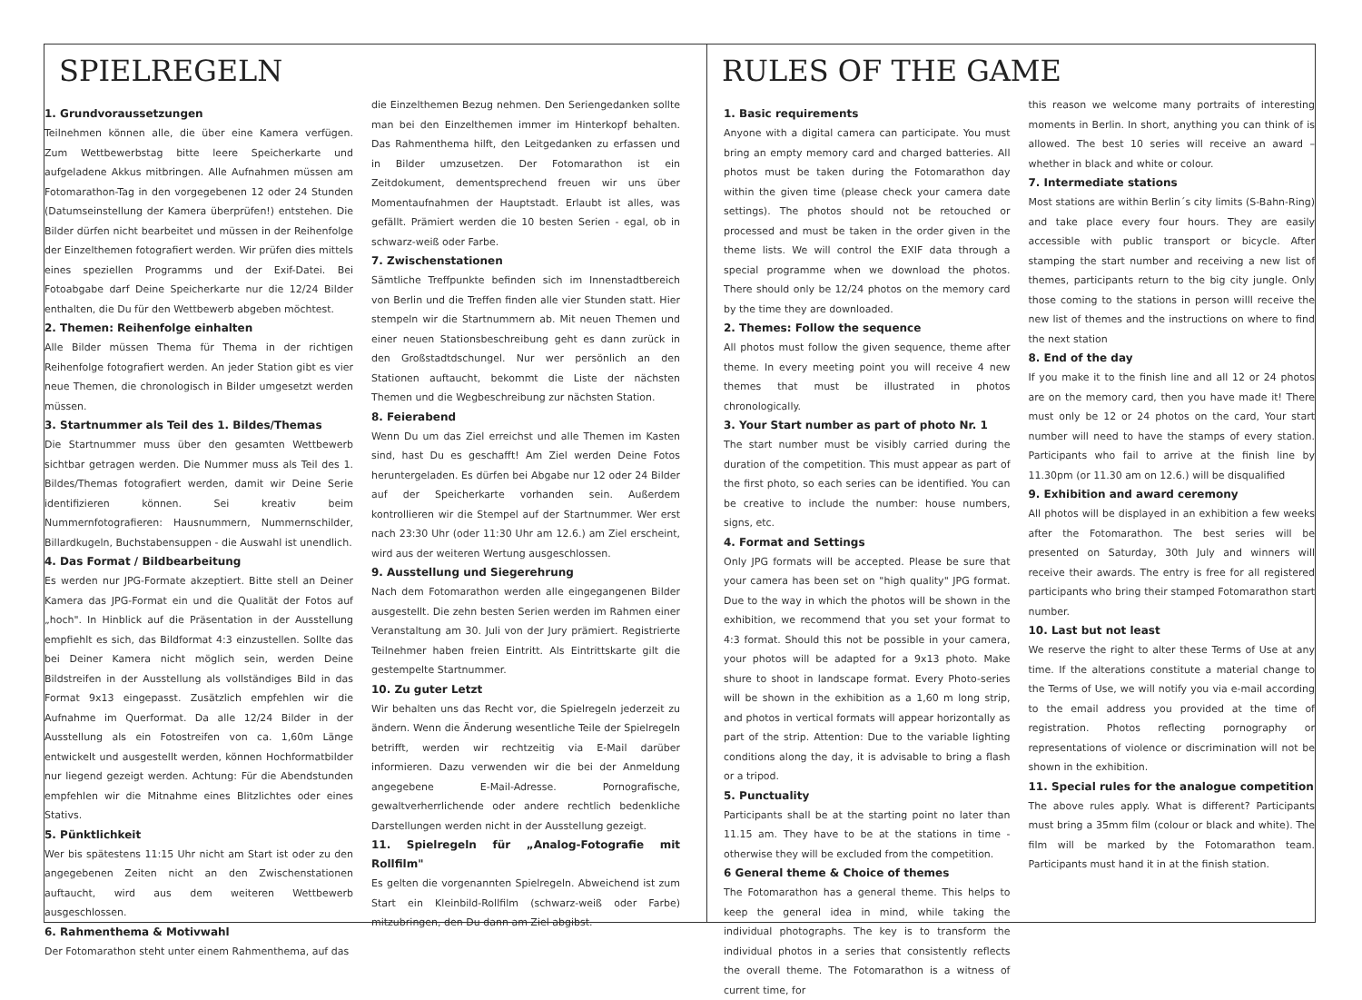SPIELREGELN
1. Grundvoraussetzungen
Teilnehmen können alle, die über eine Kamera verfügen. Zum Wettbewerbstag bitte leere Speicherkarte und aufgeladene Akkus mitbringen. Alle Aufnahmen müssen am Fotomarathon-Tag in den vorgegebenen 12 oder 24 Stunden (Datumseinstellung der Kamera überprüfen!) entstehen. Die Bilder dürfen nicht bearbeitet und müssen in der Reihenfolge der Einzelthemen fotografiert werden. Wir prüfen dies mittels eines speziellen Programms und der Exif-Datei. Bei Fotoabgabe darf Deine Speicherkarte nur die 12/24 Bilder enthalten, die Du für den Wettbewerb abgeben möchtest.
2. Themen: Reihenfolge einhalten
Alle Bilder müssen Thema für Thema in der richtigen Reihenfolge fotografiert werden. An jeder Station gibt es vier neue Themen, die chronologisch in Bilder umgesetzt werden müssen.
3. Startnummer als Teil des 1. Bildes/Themas
Die Startnummer muss über den gesamten Wettbewerb sichtbar getragen werden. Die Nummer muss als Teil des 1. Bildes/Themas fotografiert werden, damit wir Deine Serie identifizieren können. Sei kreativ beim Nummernfotografieren: Hausnummern, Nummernschilder, Billardkugeln, Buchstabensuppen - die Auswahl ist unendlich.
4. Das Format / Bildbearbeitung
Es werden nur JPG-Formate akzeptiert. Bitte stell an Deiner Kamera das JPG-Format ein und die Qualität der Fotos auf „hoch". In Hinblick auf die Präsentation in der Ausstellung empfiehlt es sich, das Bildformat 4:3 einzustellen. Sollte das bei Deiner Kamera nicht möglich sein, werden Deine Bildstreifen in der Ausstellung als vollständiges Bild in das Format 9x13 eingepasst. Zusätzlich empfehlen wir die Aufnahme im Querformat. Da alle 12/24 Bilder in der Ausstellung als ein Fotostreifen von ca. 1,60m Länge entwickelt und ausgestellt werden, können Hochformatbilder nur liegend gezeigt werden. Achtung: Für die Abendstunden empfehlen wir die Mitnahme eines Blitzlichtes oder eines Stativs.
5. Pünktlichkeit
Wer bis spätestens 11:15 Uhr nicht am Start ist oder zu den angegebenen Zeiten nicht an den Zwischenstationen auftaucht, wird aus dem weiteren Wettbewerb ausgeschlossen.
6. Rahmenthema & Motivwahl
Der Fotomarathon steht unter einem Rahmenthema, auf das
die Einzelthemen Bezug nehmen. Den Seriengedanken sollte man bei den Einzelthemen immer im Hinterkopf behalten. Das Rahmenthema hilft, den Leitgedanken zu erfassen und in Bilder umzusetzen. Der Fotomarathon ist ein Zeitdokument, dementsprechend freuen wir uns über Momentaufnahmen der Hauptstadt. Erlaubt ist alles, was gefällt. Prämiert werden die 10 besten Serien - egal, ob in schwarz-weiß oder Farbe.
7. Zwischenstationen
Sämtliche Treffpunkte befinden sich im Innenstadtbereich von Berlin und die Treffen finden alle vier Stunden statt. Hier stempeln wir die Startnummern ab. Mit neuen Themen und einer neuen Stationsbeschreibung geht es dann zurück in den Großstadtdschungel. Nur wer persönlich an den Stationen auftaucht, bekommt die Liste der nächsten Themen und die Wegbeschreibung zur nächsten Station.
8. Feierabend
Wenn Du um das Ziel erreichst und alle Themen im Kasten sind, hast Du es geschafft! Am Ziel werden Deine Fotos heruntergeladen. Es dürfen bei Abgabe nur 12 oder 24 Bilder auf der Speicherkarte vorhanden sein. Außerdem kontrollieren wir die Stempel auf der Startnummer. Wer erst nach 23:30 Uhr (oder 11:30 Uhr am 12.6.) am Ziel erscheint, wird aus der weiteren Wertung ausgeschlossen.
9. Ausstellung und Siegerehrung
Nach dem Fotomarathon werden alle eingegangenen Bilder ausgestellt. Die zehn besten Serien werden im Rahmen einer Veranstaltung am 30. Juli von der Jury prämiert. Registrierte Teilnehmer haben freien Eintritt. Als Eintrittskarte gilt die gestempelte Startnummer.
10. Zu guter Letzt
Wir behalten uns das Recht vor, die Spielregeln jederzeit zu ändern. Wenn die Änderung wesentliche Teile der Spielregeln betrifft, werden wir rechtzeitig via E-Mail darüber informieren. Dazu verwenden wir die bei der Anmeldung angegebene E-Mail-Adresse. Pornografische, gewaltverherrlichende oder andere rechtlich bedenkliche Darstellungen werden nicht in der Ausstellung gezeigt.
11. Spielregeln für „Analog-Fotografie mit Rollfilm"
Es gelten die vorgenannten Spielregeln. Abweichend ist zum Start ein Kleinbild-Rollfilm (schwarz-weiß oder Farbe) mitzubringen, den Du dann am Ziel abgibst.
RULES OF THE GAME
1. Basic requirements
Anyone with a digital camera can participate. You must bring an empty memory card and charged batteries. All photos must be taken during the Fotomarathon day within the given time (please check your camera date settings). The photos should not be retouched or processed and must be taken in the order given in the theme lists. We will control the EXIF data through a special programme when we download the photos. There should only be 12/24 photos on the memory card by the time they are downloaded.
2. Themes: Follow the sequence
All photos must follow the given sequence, theme after theme. In every meeting point you will receive 4 new themes that must be illustrated in photos chronologically.
3. Your Start number as part of photo Nr. 1
The start number must be visibly carried during the duration of the competition. This must appear as part of the first photo, so each series can be identified. You can be creative to include the number: house numbers, signs, etc.
4. Format and Settings
Only JPG formats will be accepted. Please be sure that your camera has been set on "high quality" JPG format. Due to the way in which the photos will be shown in the exhibition, we recommend that you set your format to 4:3 format. Should this not be possible in your camera, your photos will be adapted for a 9x13 photo. Make shure to shoot in landscape format. Every Photo-series will be shown in the exhibition as a 1,60 m long strip, and photos in vertical formats will appear horizontally as part of the strip. Attention: Due to the variable lighting conditions along the day, it is advisable to bring a flash or a tripod.
5. Punctuality
Participants shall be at the starting point no later than 11.15 am. They have to be at the stations in time - otherwise they will be excluded from the competition.
6 General theme & Choice of themes
The Fotomarathon has a general theme. This helps to keep the general idea in mind, while taking the individual photographs. The key is to transform the individual photos in a series that consistently reflects the overall theme. The Fotomarathon is a witness of current time, for
this reason we welcome many portraits of interesting moments in Berlin. In short, anything you can think of is allowed. The best 10 series will receive an award – whether in black and white or colour.
7. Intermediate stations
Most stations are within Berlin´s city limits (S-Bahn-Ring) and take place every four hours. They are easily accessible with public transport or bicycle. After stamping the start number and receiving a new list of themes, participants return to the big city jungle. Only those coming to the stations in person willl receive the new list of themes and the instructions on where to find the next station
8. End of the day
If you make it to the finish line and all 12 or 24 photos are on the memory card, then you have made it! There must only be 12 or 24 photos on the card, Your start number will need to have the stamps of every station. Participants who fail to arrive at the finish line by 11.30pm (or 11.30 am on 12.6.) will be disqualified
9. Exhibition and award ceremony
All photos will be displayed in an exhibition a few weeks after the Fotomarathon. The best series will be presented on Saturday, 30th July and winners will receive their awards. The entry is free for all registered participants who bring their stamped Fotomarathon start number.
10. Last but not least
We reserve the right to alter these Terms of Use at any time. If the alterations constitute a material change to the Terms of Use, we will notify you via e-mail according to the email address you provided at the time of registration. Photos reflecting pornography or representations of violence or discrimination will not be shown in the exhibition.
11. Special rules for the analogue competition
The above rules apply. What is different? Participants must bring a 35mm film (colour or black and white). The film will be marked by the Fotomarathon team. Participants must hand it in at the finish station.